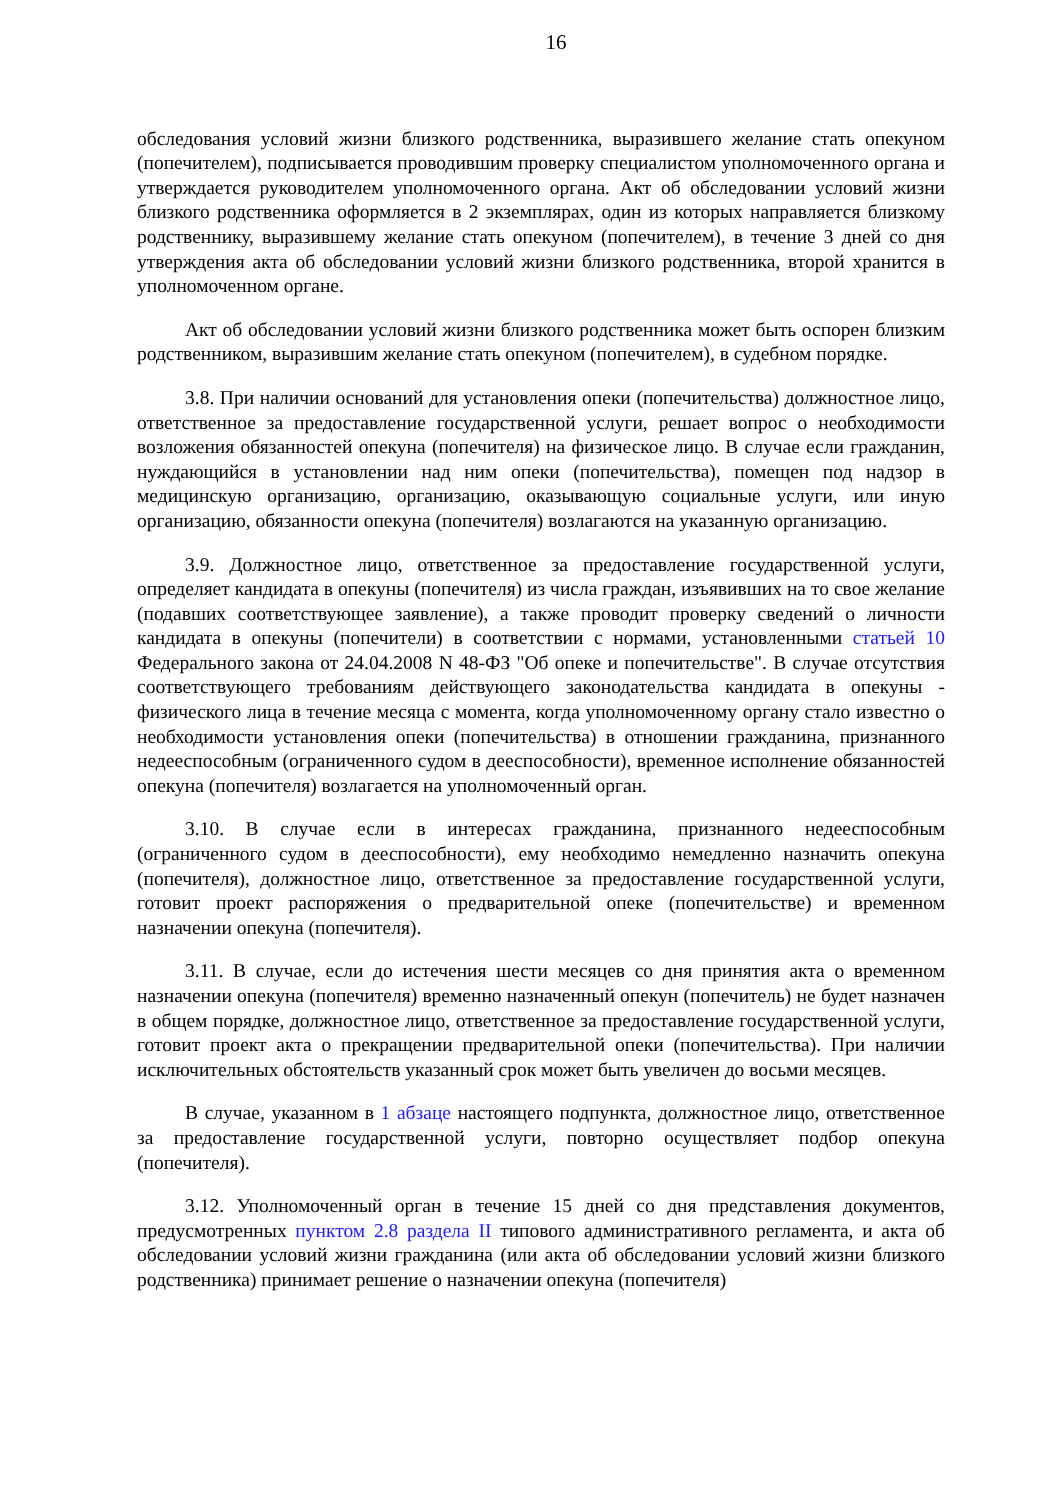16
обследования условий жизни близкого родственника, выразившего желание стать опекуном (попечителем), подписывается проводившим проверку специалистом уполномоченного органа и утверждается руководителем уполномоченного органа. Акт об обследовании условий жизни близкого родственника оформляется в 2 экземплярах, один из которых направляется близкому родственнику, выразившему желание стать опекуном (попечителем), в течение 3 дней со дня утверждения акта об обследовании условий жизни близкого родственника, второй хранится в уполномоченном органе.
Акт об обследовании условий жизни близкого родственника может быть оспорен близким родственником, выразившим желание стать опекуном (попечителем), в судебном порядке.
3.8. При наличии оснований для установления опеки (попечительства) должностное лицо, ответственное за предоставление государственной услуги, решает вопрос о необходимости возложения обязанностей опекуна (попечителя) на физическое лицо. В случае если гражданин, нуждающийся в установлении над ним опеки (попечительства), помещен под надзор в медицинскую организацию, организацию, оказывающую социальные услуги, или иную организацию, обязанности опекуна (попечителя) возлагаются на указанную организацию.
3.9. Должностное лицо, ответственное за предоставление государственной услуги, определяет кандидата в опекуны (попечителя) из числа граждан, изъявивших на то свое желание (подавших соответствующее заявление), а также проводит проверку сведений о личности кандидата в опекуны (попечители) в соответствии с нормами, установленными статьей 10 Федерального закона от 24.04.2008 N 48-ФЗ "Об опеке и попечительстве". В случае отсутствия соответствующего требованиям действующего законодательства кандидата в опекуны - физического лица в течение месяца с момента, когда уполномоченному органу стало известно о необходимости установления опеки (попечительства) в отношении гражданина, признанного недееспособным (ограниченного судом в дееспособности), временное исполнение обязанностей опекуна (попечителя) возлагается на уполномоченный орган.
3.10. В случае если в интересах гражданина, признанного недееспособным (ограниченного судом в дееспособности), ему необходимо немедленно назначить опекуна (попечителя), должностное лицо, ответственное за предоставление государственной услуги, готовит проект распоряжения о предварительной опеке (попечительстве) и временном назначении опекуна (попечителя).
3.11. В случае, если до истечения шести месяцев со дня принятия акта о временном назначении опекуна (попечителя) временно назначенный опекун (попечитель) не будет назначен в общем порядке, должностное лицо, ответственное за предоставление государственной услуги, готовит проект акта о прекращении предварительной опеки (попечительства). При наличии исключительных обстоятельств указанный срок может быть увеличен до восьми месяцев.
В случае, указанном в 1 абзаце настоящего подпункта, должностное лицо, ответственное за предоставление государственной услуги, повторно осуществляет подбор опекуна (попечителя).
3.12. Уполномоченный орган в течение 15 дней со дня представления документов, предусмотренных пунктом 2.8 раздела II типового административного регламента, и акта об обследовании условий жизни гражданина (или акта об обследовании условий жизни близкого родственника) принимает решение о назначении опекуна (попечителя)